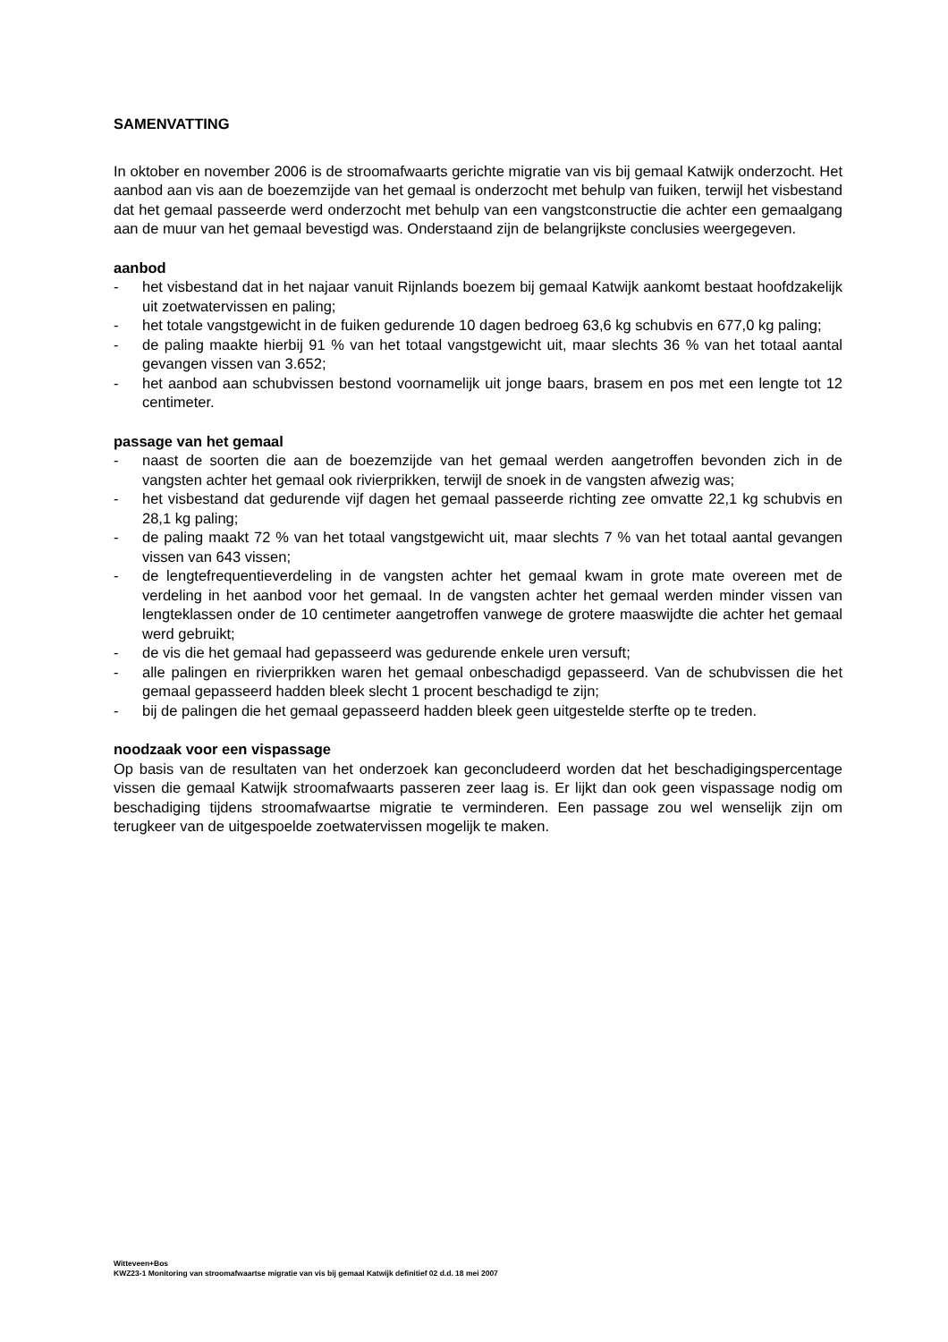SAMENVATTING
In oktober en november 2006 is de stroomafwaarts gerichte migratie van vis bij gemaal Katwijk onderzocht. Het aanbod aan vis aan de boezemzijde van het gemaal is onderzocht met behulp van fuiken, terwijl het visbestand dat het gemaal passeerde werd onderzocht met behulp van een vangstconstructie die achter een gemaalgang aan de muur van het gemaal bevestigd was. Onderstaand zijn de belangrijkste conclusies weergegeven.
aanbod
- het visbestand dat in het najaar vanuit Rijnlands boezem bij gemaal Katwijk aankomt bestaat hoofdzakelijk uit zoetwatervissen en paling;
- het totale vangstgewicht in de fuiken gedurende 10 dagen bedroeg 63,6 kg schubvis en 677,0 kg paling;
- de paling maakte hierbij 91 % van het totaal vangstgewicht uit, maar slechts 36 % van het totaal aantal gevangen vissen van 3.652;
- het aanbod aan schubvissen bestond voornamelijk uit jonge baars, brasem en pos met een lengte tot 12 centimeter.
passage van het gemaal
- naast de soorten die aan de boezemzijde van het gemaal werden aangetroffen bevonden zich in de vangsten achter het gemaal ook rivierprikken, terwijl de snoek in de vangsten afwezig was;
- het visbestand dat gedurende vijf dagen het gemaal passeerde richting zee omvatte 22,1 kg schubvis en 28,1 kg paling;
- de paling maakt 72 % van het totaal vangstgewicht uit, maar slechts 7 % van het totaal aantal gevangen vissen van 643 vissen;
- de lengtefrequentieverdeling in de vangsten achter het gemaal kwam in grote mate overeen met de verdeling in het aanbod voor het gemaal. In de vangsten achter het gemaal werden minder vissen van lengteklassen onder de 10 centimeter aangetroffen vanwege de grotere maaswijdte die achter het gemaal werd gebruikt;
- de vis die het gemaal had gepasseerd was gedurende enkele uren versuft;
- alle palingen en rivierprikken waren het gemaal onbeschadigd gepasseerd. Van de schubvissen die het gemaal gepasseerd hadden bleek slecht 1 procent beschadigd te zijn;
- bij de palingen die het gemaal gepasseerd hadden bleek geen uitgestelde sterfte op te treden.
noodzaak voor een vispassage
Op basis van de resultaten van het onderzoek kan geconcludeerd worden dat het beschadigingspercentage vissen die gemaal Katwijk stroomafwaarts passeren zeer laag is. Er lijkt dan ook geen vispassage nodig om beschadiging tijdens stroomafwaartse migratie te verminderen. Een passage zou wel wenselijk zijn om terugkeer van de uitgespoelde zoetwatervissen mogelijk te maken.
Witteveen+Bos
KWZ23-1 Monitoring van stroomafwaartse migratie van vis bij gemaal Katwijk definitief 02 d.d. 18 mei 2007